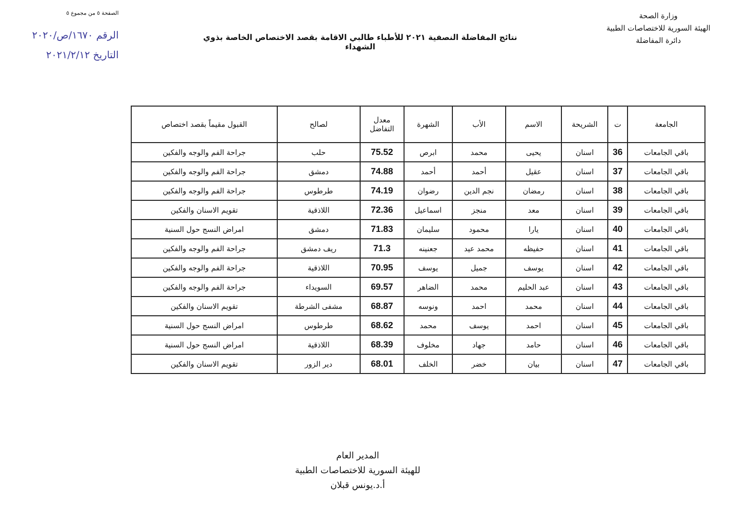الصفحة ٥ من مجموع ٥
الرقم ١٦٧٠/ص/٢٠٢٠
التاريخ ٢٠٢١/٢/١٢
وزارة الصحة
الهيئة السورية للاختصاصات الطبية
دائرة المفاضلة
نتائج المفاضلة النصفية ٢٠٢١ للأطباء طالبي الاقامة بقصد الاختصاص الخاصة بذوي الشهداء
| الجامعة | ت | الشريحة | الاسم | الأب | الشهرة | معدل التفاضل | لصالح | القبول مقيماً بقصد اختصاص |
| --- | --- | --- | --- | --- | --- | --- | --- | --- |
| باقي الجامعات | 36 | اسنان | يحيى | محمد | ابرص | 75.52 | حلب | جراحة الفم والوجه والفكين |
| باقي الجامعات | 37 | اسنان | عقيل | أحمد | أحمد | 74.88 | دمشق | جراحة الفم والوجه والفكين |
| باقي الجامعات | 38 | اسنان | رمضان | نجم الدين | رضوان | 74.19 | طرطوس | جراحة الفم والوجه والفكين |
| باقي الجامعات | 39 | اسنان | معد | منجز | اسماعيل | 72.36 | اللاذقية | تقويم الاسنان والفكين |
| باقي الجامعات | 40 | اسنان | يارا | محمود | سليمان | 71.83 | دمشق | امراض النسج حول السنية |
| باقي الجامعات | 41 | اسنان | حفيظه | محمد عيد | جعنينه | 71.3 | ريف دمشق | جراحة الفم والوجه والفكين |
| باقي الجامعات | 42 | اسنان | يوسف | جميل | يوسف | 70.95 | اللاذقية | جراحة الفم والوجه والفكين |
| باقي الجامعات | 43 | اسنان | عبد الحليم | محمد | الضاهر | 69.57 | السويداء | جراحة الفم والوجه والفكين |
| باقي الجامعات | 44 | اسنان | محمد | احمد | ونوسه | 68.87 | مشفى الشرطة | تقويم الاسنان والفكين |
| باقي الجامعات | 45 | اسنان | احمد | يوسف | محمد | 68.62 | طرطوس | امراض النسج حول السنية |
| باقي الجامعات | 46 | اسنان | حامد | جهاد | مخلوف | 68.39 | اللاذقية | امراض النسج حول السنية |
| باقي الجامعات | 47 | اسنان | بيان | خضر | الخلف | 68.01 | دير الزور | تقويم الاسنان والفكين |
المدير العام
للهيئة السورية للاختصاصات الطبية
أ.د.يونس قبلان